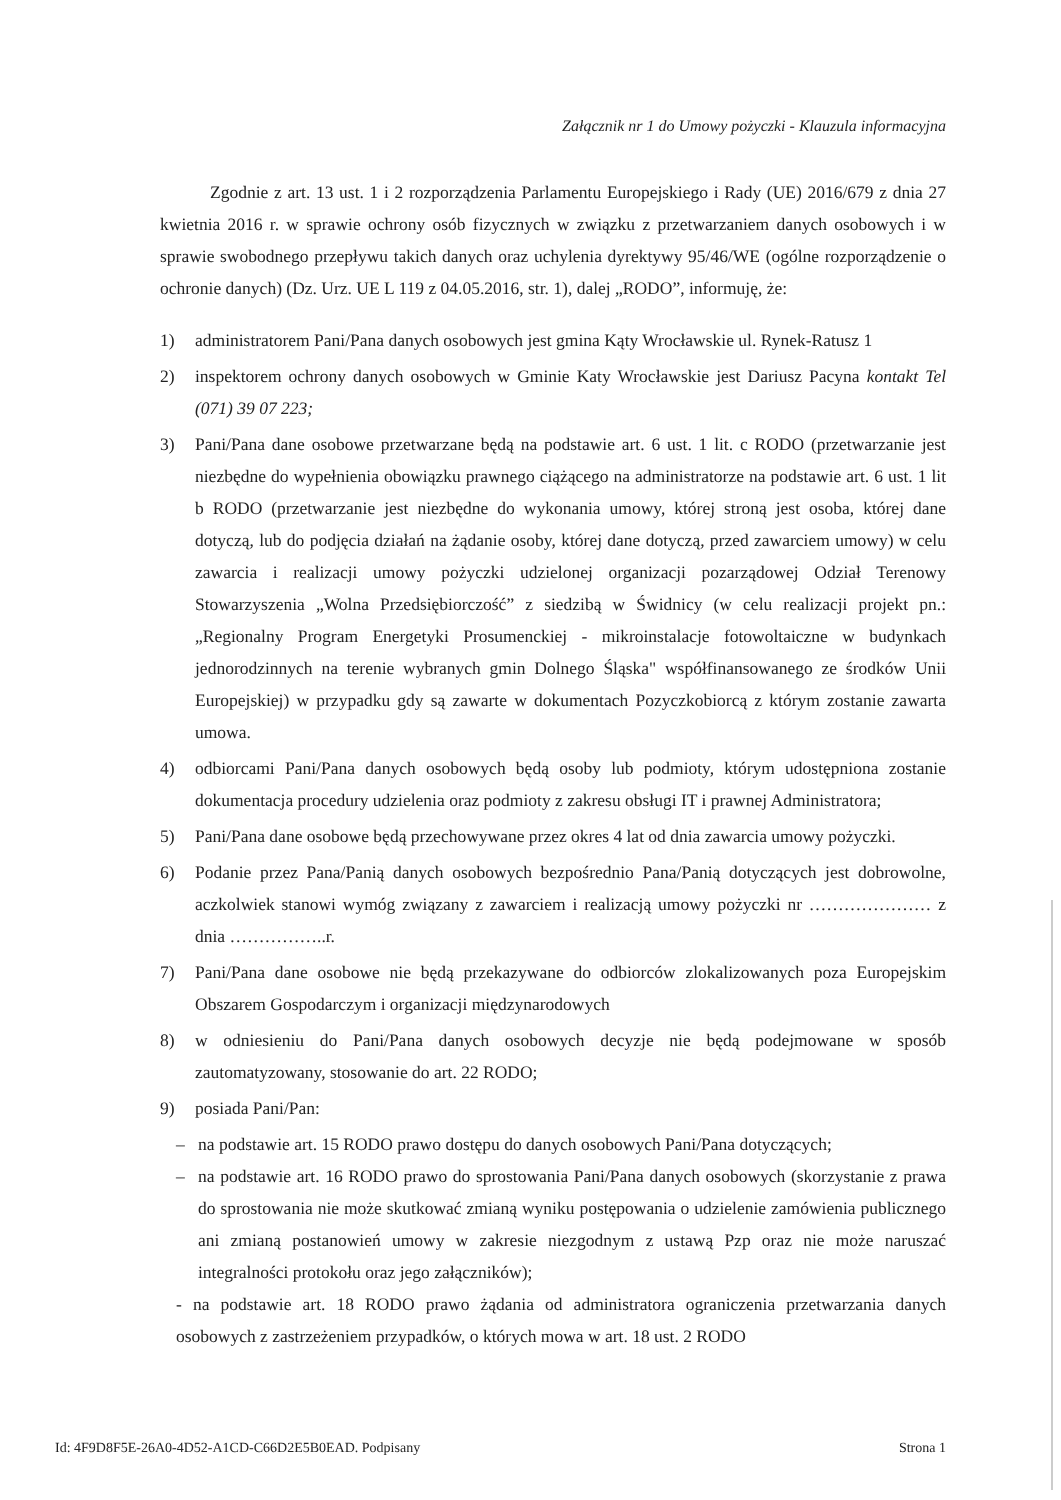Załącznik nr 1 do Umowy pożyczki - Klauzula informacyjna
Zgodnie z art. 13 ust. 1 i 2 rozporządzenia Parlamentu Europejskiego i Rady (UE) 2016/679 z dnia 27 kwietnia 2016 r. w sprawie ochrony osób fizycznych w związku z przetwarzaniem danych osobowych i w sprawie swobodnego przepływu takich danych oraz uchylenia dyrektywy 95/46/WE (ogólne rozporządzenie o ochronie danych) (Dz. Urz. UE L 119 z 04.05.2016, str. 1), dalej „RODO”, informuję, że:
1) administratorem Pani/Pana danych osobowych jest gmina Kąty Wrocławskie ul. Rynek-Ratusz 1
2) inspektorem ochrony danych osobowych w Gminie Katy Wrocławskie jest Dariusz Pacyna kontakt Tel (071) 39 07 223;
3) Pani/Pana dane osobowe przetwarzane będą na podstawie art. 6 ust. 1 lit. c RODO (przetwarzanie jest niezbędne do wypełnienia obowiązku prawnego ciążącego na administratorze na podstawie art. 6 ust. 1 lit b RODO (przetwarzanie jest niezbędne do wykonania umowy, której stroną jest osoba, której dane dotyczą, lub do podjęcia działań na żądanie osoby, której dane dotyczą, przed zawarciem umowy) w celu zawarcia i realizacji umowy pożyczki udzielonej organizacji pozarządowej Odział Terenowy Stowarzyszenia „Wolna Przedsiębiorczość” z siedzibą w Świdnicy (w celu realizacji projekt pn.:„Regionalny Program Energetyki Prosumenckiej - mikroinstalacje fotowoltaiczne w budynkach jednorodzinnych na terenie wybranych gmin Dolnego Śląska" współfinansowanego ze środków Unii Europejskiej) w przypadku gdy są zawarte w dokumentach Pozyczkobiorcą z którym zostanie zawarta umowa.
4) odbiorcami Pani/Pana danych osobowych będą osoby lub podmioty, którym udostępniona zostanie dokumentacja procedury udzielenia oraz podmioty z zakresu obsługi IT i prawnej Administratora;
5) Pani/Pana dane osobowe będą przechowywane przez okres 4 lat od dnia zawarcia umowy pożyczki.
6) Podanie przez Pana/Panią danych osobowych bezpośrednio Pana/Panią dotyczących jest dobrowolne, aczkolwiek stanowi wymóg związany z zawarciem i realizacją umowy pożyczki nr ………………… z dnia ……………..r.
7) Pani/Pana dane osobowe nie będą przekazywane do odbiorców zlokalizowanych poza Europejskim Obszarem Gospodarczym i organizacji międzynarodowych
8) w odniesieniu do Pani/Pana danych osobowych decyzje nie będą podejmowane w sposób zautomatyzowany, stosowanie do art. 22 RODO;
9) posiada Pani/Pan:
– na podstawie art. 15 RODO prawo dostępu do danych osobowych Pani/Pana dotyczących;
– na podstawie art. 16 RODO prawo do sprostowania Pani/Pana danych osobowych (skorzystanie z prawa do sprostowania nie może skutkować zmianą wyniku postępowania o udzielenie zamówienia publicznego ani zmianą postanowień umowy w zakresie niezgodnym z ustawą Pzp oraz nie może naruszać integralności protokołu oraz jego załączników);
- na podstawie art. 18 RODO prawo żądania od administratora ograniczenia przetwarzania danych osobowych z zastrzeżeniem przypadków, o których mowa w art. 18 ust. 2 RODO
Id: 4F9D8F5E-26A0-4D52-A1CD-C66D2E5B0EAD. Podpisany Strona 1